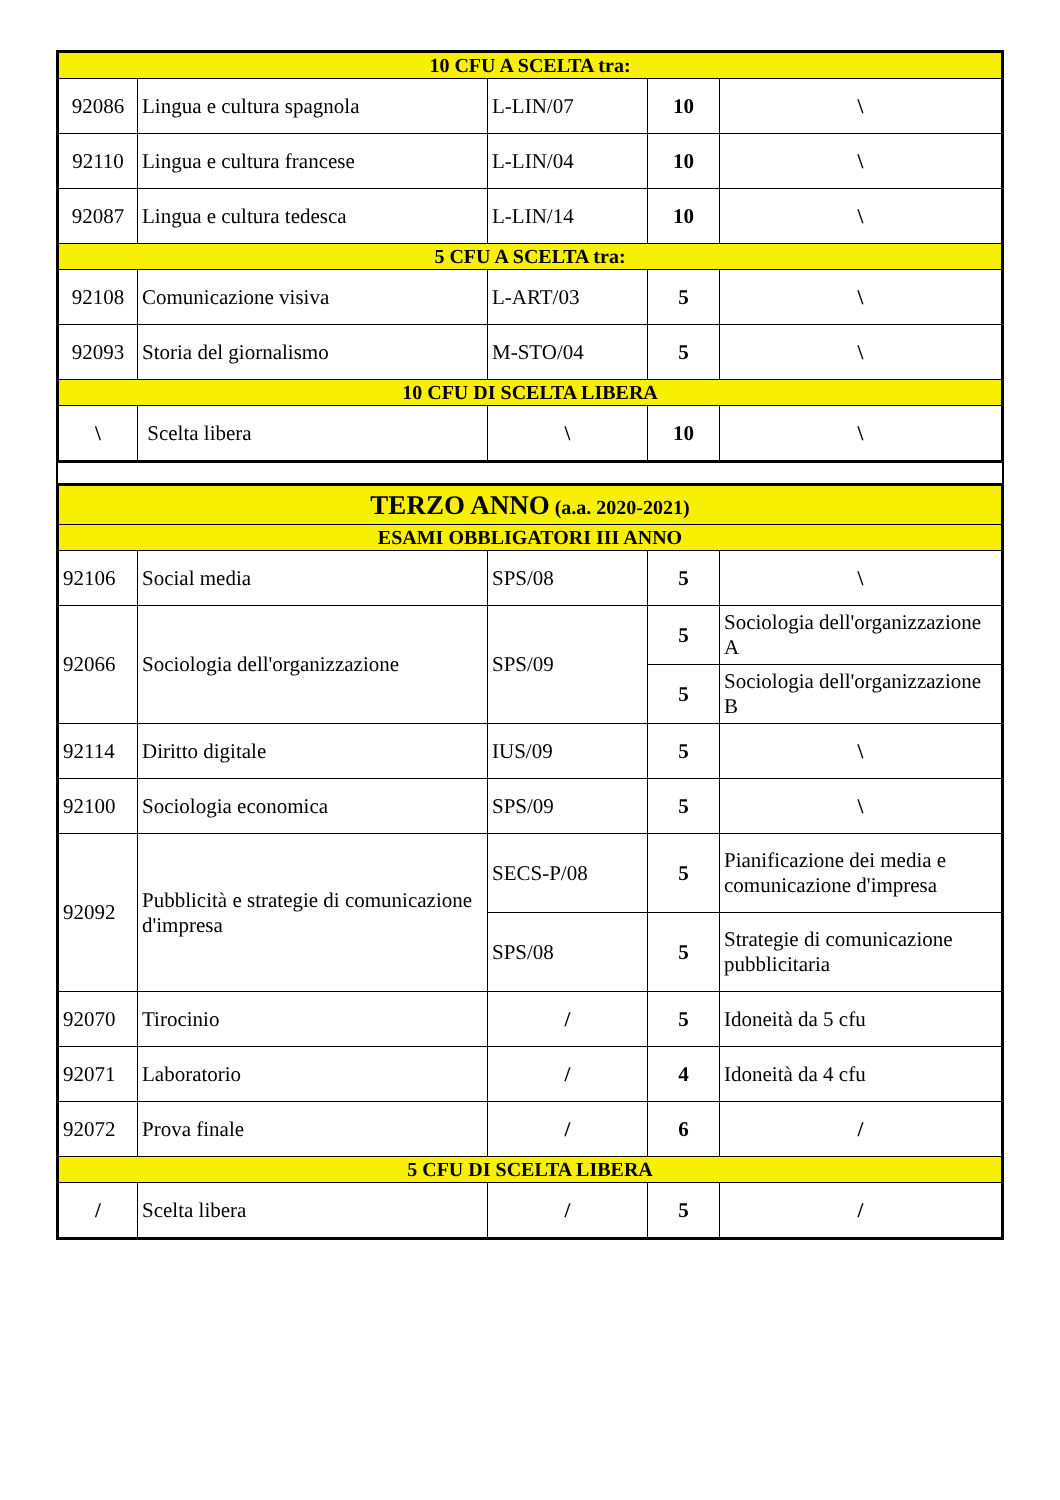| 10 CFU A SCELTA tra: | | | | |
| 92086 | Lingua e cultura spagnola | L-LIN/07 | 10 | \ |
| 92110 | Lingua e cultura francese | L-LIN/04 | 10 | \ |
| 92087 | Lingua e cultura tedesca | L-LIN/14 | 10 | \ |
| 5 CFU A SCELTA tra: | | | | |
| 92108 | Comunicazione visiva | L-ART/03 | 5 | \ |
| 92093 | Storia del giornalismo | M-STO/04 | 5 | \ |
| 10 CFU DI SCELTA LIBERA | | | | |
| \ | Scelta libera | \ | 10 | \ |
| TERZO ANNO (a.a. 2020-2021) | | | | |
| ESAMI OBBLIGATORI III ANNO | | | | |
| 92106 | Social media | SPS/08 | 5 | \ |
| 92066 | Sociologia dell'organizzazione | SPS/09 | 5 | Sociologia dell'organizzazione A |
| | | | 5 | Sociologia dell'organizzazione B |
| 92114 | Diritto digitale | IUS/09 | 5 | \ |
| 92100 | Sociologia economica | SPS/09 | 5 | \ |
| 92092 | Pubblicità e strategie di comunicazione d'impresa | SECS-P/08 | 5 | Pianificazione dei media e comunicazione d'impresa |
| | | SPS/08 | 5 | Strategie di comunicazione pubblicitaria |
| 92070 | Tirocinio | / | 5 | Idoneità da 5 cfu |
| 92071 | Laboratorio | / | 4 | Idoneità da 4 cfu |
| 92072 | Prova finale | / | 6 | / |
| 5 CFU DI SCELTA LIBERA | | | | |
| / | Scelta libera | / | 5 | / |